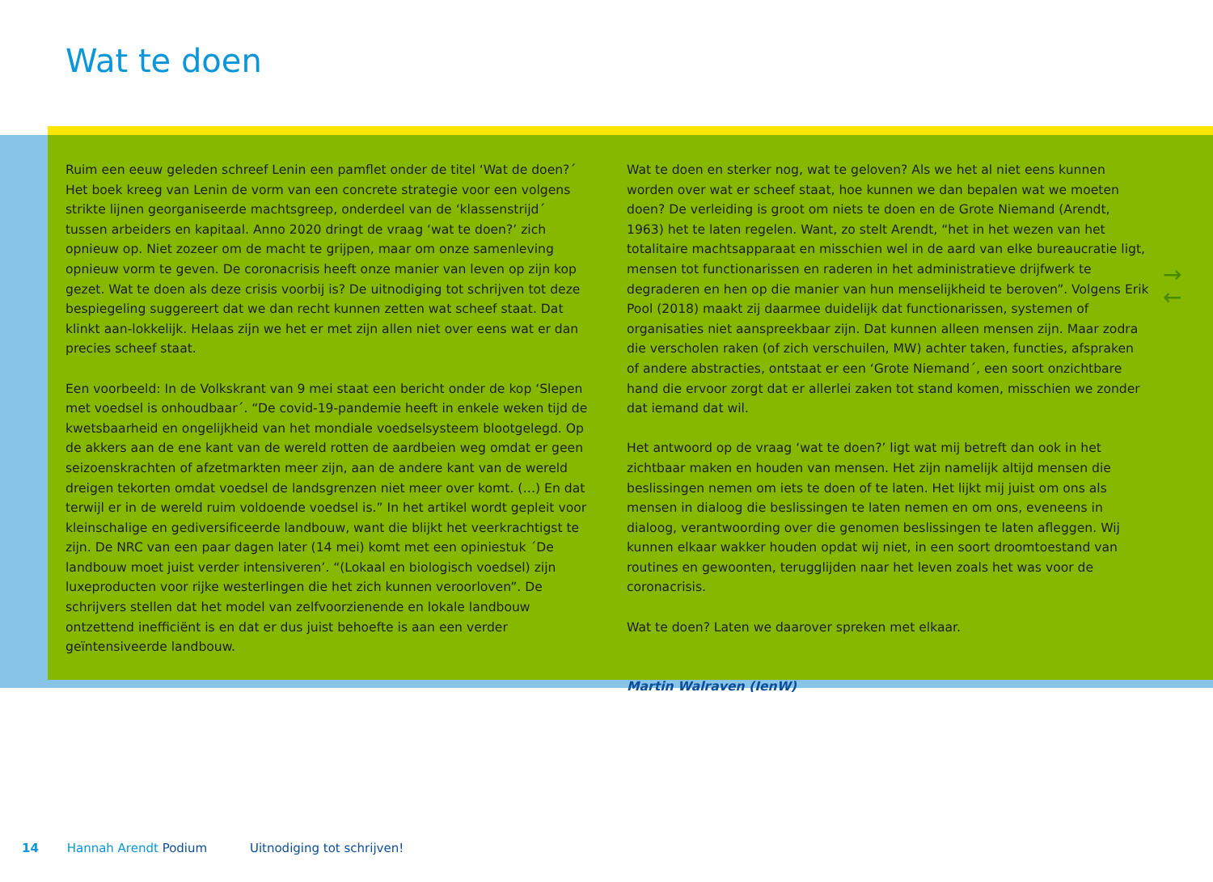Wat te doen
→
←
Ruim een eeuw geleden schreef Lenin een pamflet onder de titel ‘Wat de doen?´ Het boek kreeg van Lenin de vorm van een concrete strategie voor een volgens strikte lijnen georganiseerde machtsgreep, onderdeel van de ‘klassenstrijd´ tussen arbeiders en kapitaal. Anno 2020 dringt de vraag ‘wat te doen?’ zich opnieuw op. Niet zozeer om de macht te grijpen, maar om onze samenleving opnieuw vorm te geven. De coronacrisis heeft onze manier van leven op zijn kop gezet. Wat te doen als deze crisis voorbij is? De uitnodiging tot schrijven tot deze bespiegeling suggereert dat we dan recht kunnen zetten wat scheef staat. Dat klinkt aan-lokkelijk. Helaas zijn we het er met zijn allen niet over eens wat er dan precies scheef staat.
Een voorbeeld: In de Volkskrant van 9 mei staat een bericht onder de kop ‘Slepen met voedsel is onhoudbaar´. “De covid-19-pandemie heeft in enkele weken tijd de kwetsbaarheid en ongelijkheid van het mondiale voedselsysteem blootgelegd. Op de akkers aan de ene kant van de wereld rotten de aardbeien weg omdat er geen seizoenskrachten of afzetmarkten meer zijn, aan de andere kant van de wereld dreigen tekorten omdat voedsel de landsgrenzen niet meer over komt. (…) En dat terwijl er in de wereld ruim voldoende voedsel is.” In het artikel wordt gepleit voor kleinschalige en gediversificeerde landbouw, want die blijkt het veerkrachtigst te zijn. De NRC van een paar dagen later (14 mei) komt met een opiniestuk ´De landbouw moet juist verder intensiveren’. “(Lokaal en biologisch voedsel) zijn luxeproducten voor rijke westerlingen die het zich kunnen veroorloven”. De schrijvers stellen dat het model van zelfvoorzienende en lokale landbouw ontzettend inefficiënt is en dat er dus juist behoefte is aan een verder geïntensiveerde landbouw.
Wat te doen en sterker nog, wat te geloven? Als we het al niet eens kunnen worden over wat er scheef staat, hoe kunnen we dan bepalen wat we moeten doen? De verleiding is groot om niets te doen en de Grote Niemand (Arendt, 1963) het te laten regelen. Want, zo stelt Arendt, “het in het wezen van het totalitaire machtsapparaat en misschien wel in de aard van elke bureaucratie ligt, mensen tot functionarissen en raderen in het administratieve drijfwerk te degraderen en hen op die manier van hun menselijkheid te beroven”. Volgens Erik Pool (2018) maakt zij daarmee duidelijk dat functionarissen, systemen of organisaties niet aanspreekbaar zijn. Dat kunnen alleen mensen zijn. Maar zodra die verscholen raken (of zich verschuilen, MW) achter taken, functies, afspraken of andere abstracties, ontstaat er een ‘Grote Niemand´, een soort onzichtbare hand die ervoor zorgt dat er allerlei zaken tot stand komen, misschien we zonder dat iemand dat wil.
Het antwoord op de vraag ‘wat te doen?’ ligt wat mij betreft dan ook in het zichtbaar maken en houden van mensen. Het zijn namelijk altijd mensen die beslissingen nemen om iets te doen of te laten. Het lijkt mij juist om ons als mensen in dialoog die beslissingen te laten nemen en om ons, eveneens in dialoog, verantwoording over die genomen beslissingen te laten afleggen. Wij kunnen elkaar wakker houden opdat wij niet, in een soort droomtoestand van routines en gewoonten, terugglijden naar het leven zoals het was voor de coronacrisis.
Wat te doen? Laten we daarover spreken met elkaar.
Martin Walraven (IenW)
14 Hannah Arendt Podium Uitnodiging tot schrijven!